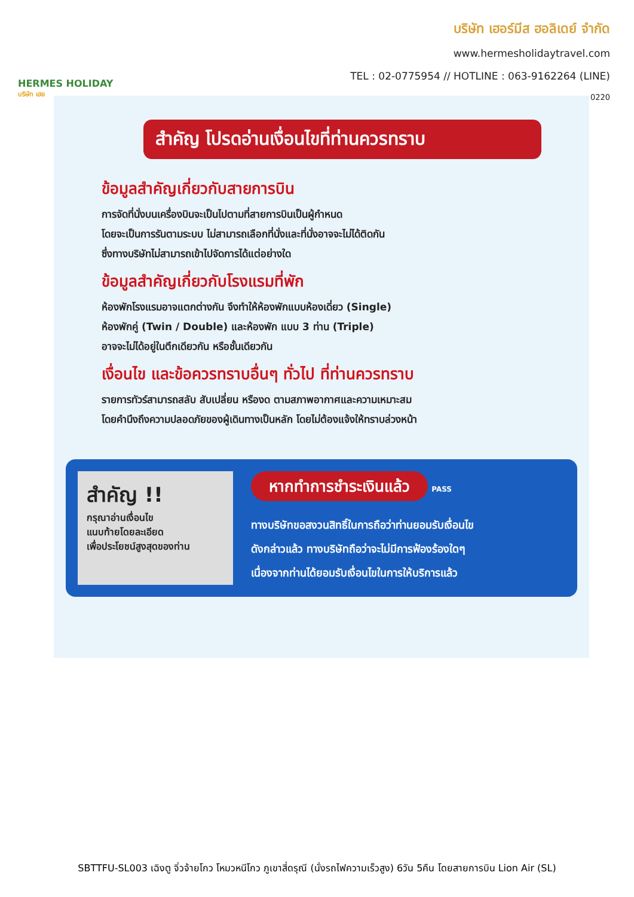HERMES HOLIDAY
บริษัท เฮอ
บริษัท เฮอร์มีส ฮอลิเดย์ จำกัด
www.hermesholidaytravel.com
TEL : 02-0775954 // HOTLINE : 063-9162264 (LINE)
0220
สำคัญ โปรดอ่านเงื่อนไขที่ท่านควรทราบ
ข้อมูลสำคัญเกี่ยวกับสายการบิน
การจัดที่นั่งบนเครื่องบินจะเป็นไปตามที่สายการบินเป็นผู้กำหนด
โดยจะเป็นการรันตามระบบ ไม่สามารถเลือกที่นั่งและที่นั่งอาจจะไม่ได้ติดกัน
ซึ่งทางบริษัทไม่สามารถเข้าไปจัดการได้แต่อย่างใด
ข้อมูลสำคัญเกี่ยวกับโรงแรมที่พัก
ห้องพักโรงแรมอาจแตกต่างกัน จึงทำให้ห้องพักแบบห้องเดี่ยว (Single)
ห้องพักคู่ (Twin / Double) และห้องพัก แบบ 3 ท่าน (Triple)
อาจจะไม่ได้อยู่ในตึกเดียวกัน หรือชั้นเดียวกัน
เงื่อนไข และข้อควรทราบอื่นๆ ทั่วไป ที่ท่านควรทราบ
รายการทัวร์สามารถสลับ สับเปลี่ยน หรืองด ตามสภาพอากาศและความเหมาะสม
โดยคำนึงถึงความปลอดภัยของผู้เดินทางเป็นหลัก โดยไม่ต้องแจ้งให้ทราบล่วงหน้า
สำคัญ !!
กรุณาอ่านเงื่อนไข
แนบท้ายโดยละเอียด
เพื่อประโยชน์สูงสุดของท่าน
หากทำการชำระเงินแล้ว PASS
ทางบริษัทขอสงวนสิทธิ์ในการถือว่าท่านยอมรับเงื่อนไข
ดังกล่าวแล้ว ทางบริษัทถือว่าจะไม่มีการฟ้องร้องใดๆ
เนื่องจากท่านได้ยอมรับเงื่อนไขในการให้บริการแล้ว
SBTTFU-SL003 เฉิงตู จิ่วจ้ายโกว โหมวหนีโกว ภูเขาสี่ดรุณี (นั่งรถไฟความเร็วสูง) 6วัน 5คืน โดยสายการบิน Lion Air (SL)